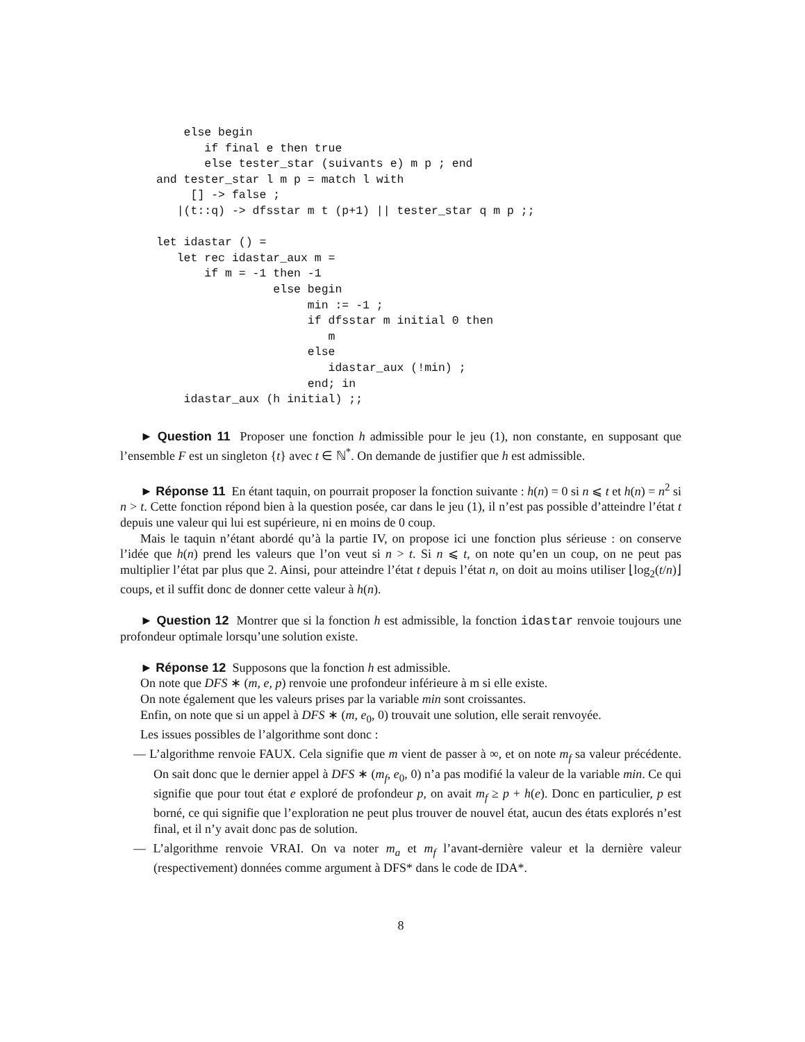else begin
       if final e then true
       else tester_star (suivants e) m p ; end
and tester_star l m p = match l with
     [] -> false ;
   |(t::q) -> dfsstar m t (p+1) || tester_star q m p ;;

let idastar () =
   let rec idastar_aux m =
       if m = -1 then -1
                 else begin
                      min := -1 ;
                      if dfsstar m initial 0 then
                         m
                      else
                         idastar_aux (!min) ;
                      end; in
    idastar_aux (h initial) ;;
► Question 11 Proposer une fonction h admissible pour le jeu (1), non constante, en supposant que l’ensemble F est un singleton {t} avec t ∈ ℕ<sup>*</sup>. On demande de justifier que h est admissible.
► Réponse 11 En étant taquin, on pourrait proposer la fonction suivante : h(n) = 0 si n ⩽ t et h(n) = n<sup>2</sup> si n > t. Cette fonction répond bien à la question posée, car dans le jeu (1), il n’est pas possible d’atteindre l’état t depuis une valeur qui lui est supérieure, ni en moins de 0 coup.
Mais le taquin n’étant abordé qu’à la partie IV, on propose ici une fonction plus sérieuse : on conserve l’idée que h(n) prend les valeurs que l’on veut si n > t. Si n ⩽ t, on note qu’en un coup, on ne peut pas multiplier l’état par plus que 2. Ainsi, pour atteindre l’état t depuis l’état n, on doit au moins utiliser ⌊log<sub>2</sub>(t/n)⌋ coups, et il suffit donc de donner cette valeur à h(n).
► Question 12 Montrer que si la fonction h est admissible, la fonction idastar renvoie toujours une profondeur optimale lorsqu’une solution existe.
► Réponse 12 Supposons que la fonction h est admissible.
On note que DFS ∗ (m, e, p) renvoie une profondeur inférieure à m si elle existe.
On note également que les valeurs prises par la variable min sont croissantes.
Enfin, on note que si un appel à DFS ∗ (m, e<sub>0</sub>, 0) trouvait une solution, elle serait renvoyée.
Les issues possibles de l’algorithme sont donc :
— L’algorithme renvoie FAUX. Cela signifie que m vient de passer à ∞, et on note m<sub>f</sub> sa valeur précédente. On sait donc que le dernier appel à DFS ∗ (m<sub>f</sub>, e<sub>0</sub>, 0) n’a pas modifié la valeur de la variable min. Ce qui signifie que pour tout état e exploré de profondeur p, on avait m<sub>f</sub> ≥ p + h(e). Donc en particulier, p est borné, ce qui signifie que l’exploration ne peut plus trouver de nouvel état, aucun des états explorés n’est final, et il n’y avait donc pas de solution.
— L’algorithme renvoie VRAI. On va noter m<sub>a</sub> et m<sub>f</sub> l’avant-dernière valeur et la dernière valeur (respectivement) données comme argument à DFS* dans le code de IDA*.
8